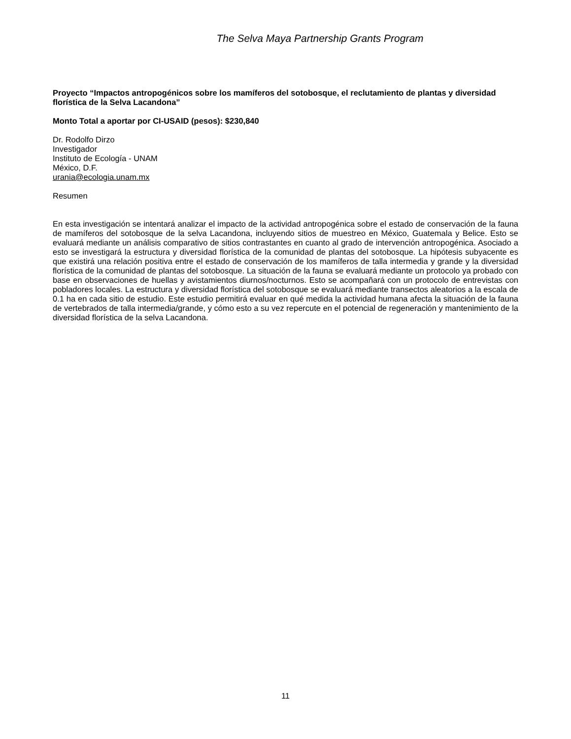The Selva Maya Partnership Grants Program
Proyecto “Impactos antropogénicos sobre los mamíferos del sotobosque, el reclutamiento de plantas y diversidad florística de la Selva Lacandona”
Monto Total a aportar por CI-USAID (pesos): $230,840
Dr. Rodolfo Dirzo
Investigador
Instituto de Ecología - UNAM
México, D.F.
urania@ecologia.unam.mx
Resumen
En esta investigación se intentará analizar el impacto de la actividad antropogénica sobre el estado de conservación de la fauna de mamíferos del sotobosque de la selva Lacandona, incluyendo sitios de muestreo en México, Guatemala y Belice. Esto se evaluará mediante un análisis comparativo de sitios contrastantes en cuanto al grado de intervención antropogénica. Asociado a esto se investigará la estructura y diversidad florística de la comunidad de plantas del sotobosque. La hipótesis subyacente es que existirá una relación positiva entre el estado de conservación de los mamíferos de talla intermedia y grande y la diversidad florística de la comunidad de plantas del sotobosque. La situación de la fauna se evaluará mediante un protocolo ya probado con base en observaciones de huellas y avistamientos diurnos/nocturnos. Esto se acompañará con un protocolo de entrevistas con pobladores locales. La estructura y diversidad florística del sotobosque se evaluará mediante transectos aleatorios a la escala de 0.1 ha en cada sitio de estudio. Este estudio permitirá evaluar en qué medida la actividad humana afecta la situación de la fauna de vertebrados de talla intermedia/grande, y cómo esto a su vez repercute en el potencial de regeneración y mantenimiento de la diversidad florística de la selva Lacandona.
11